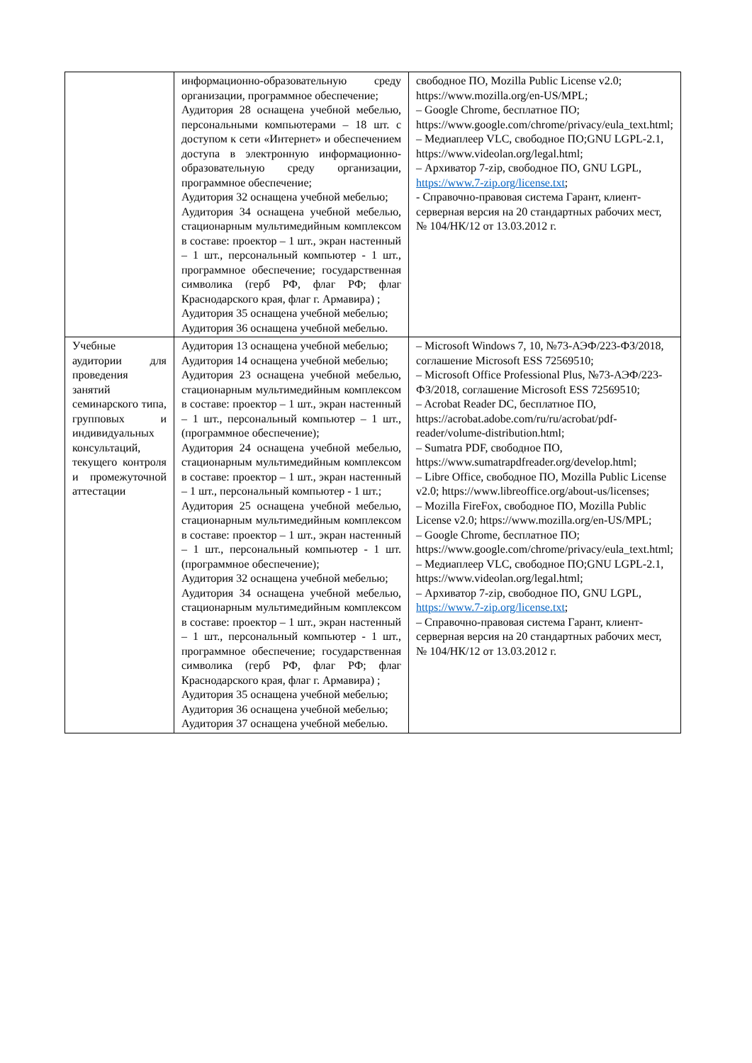| | информационно-образовательную среду организации, программное обеспечение; Аудитория 28 оснащена учебной мебелью, персональными компьютерами – 18 шт. с доступом к сети «Интернет» и обеспечением доступа в электронную информационно-образовательную среду организации, программное обеспечение; Аудитория 32 оснащена учебной мебелью; Аудитория 34 оснащена учебной мебелью, стационарным мультимедийным комплексом в составе: проектор – 1 шт., экран настенный – 1 шт., персональный компьютер - 1 шт., программное обеспечение; государственная символика (герб РФ, флаг РФ; флаг Краснодарского края, флаг г. Армавира) ; Аудитория 35 оснащена учебной мебелью; Аудитория 36 оснащена учебной мебелью. | свободное ПО, Mozilla Public License v2.0; https://www.mozilla.org/en-US/MPL; – Google Chrome, бесплатное ПО; https://www.google.com/chrome/privacy/eula_text.html; – Медиаплеер VLC, свободное ПО;GNU LGPL-2.1, https://www.videolan.org/legal.html; – Архиватор 7-zip, свободное ПО, GNU LGPL, https://www.7-zip.org/license.txt ; - Справочно-правовая система Гарант, клиент-серверная версия на 20 стандартных рабочих мест, № 104/НК/12 от 13.03.2012 г. |
| Учебные аудитории для проведения занятий семинарского типа, групповых и индивидуальных консультаций, текущего контроля и промежуточной аттестации | Аудитория 13 оснащена учебной мебелью; Аудитория 14 оснащена учебной мебелью; Аудитория 23 оснащена учебной мебелью, стационарным мультимедийным комплексом в составе: проектор – 1 шт., экран настенный – 1 шт., персональный компьютер – 1 шт., (программное обеспечение); Аудитория 24 оснащена учебной мебелью, стационарным мультимедийным комплексом в составе: проектор – 1 шт., экран настенный – 1 шт., персональный компьютер - 1 шт.; Аудитория 25 оснащена учебной мебелью, стационарным мультимедийным комплексом в составе: проектор – 1 шт., экран настенный – 1 шт., персональный компьютер - 1 шт. (программное обеспечение); Аудитория 32 оснащена учебной мебелью; Аудитория 34 оснащена учебной мебелью, стационарным мультимедийным комплексом в составе: проектор – 1 шт., экран настенный – 1 шт., персональный компьютер - 1 шт., программное обеспечение; государственная символика (герб РФ, флаг РФ; флаг Краснодарского края, флаг г. Армавира) ; Аудитория 35 оснащена учебной мебелью; Аудитория 36 оснащена учебной мебелью; Аудитория 37 оснащена учебной мебелью. | – Microsoft Windows 7, 10, №73-АЭФ/223-ФЗ/2018, соглашение Microsoft ESS 72569510; – Microsoft Office Professional Plus, №73-АЭФ/223-ФЗ/2018, соглашение Microsoft ESS 72569510; – Acrobat Reader DC, бесплатное ПО, https://acrobat.adobe.com/ru/ru/acrobat/pdf-reader/volume-distribution.html; – Sumatra PDF, свободное ПО, https://www.sumatrapdfreader.org/develop.html; – Libre Office, свободное ПО, Mozilla Public License v2.0; https://www.libreoffice.org/about-us/licenses; – Mozilla FireFox, свободное ПО, Mozilla Public License v2.0; https://www.mozilla.org/en-US/MPL; – Google Chrome, бесплатное ПО; https://www.google.com/chrome/privacy/eula_text.html; – Медиаплеер VLC, свободное ПО;GNU LGPL-2.1, https://www.videolan.org/legal.html; – Архиватор 7-zip, свободное ПО, GNU LGPL, https://www.7-zip.org/license.txt ; – Справочно-правовая система Гарант, клиент-серверная версия на 20 стандартных рабочих мест, № 104/НК/12 от 13.03.2012 г. |